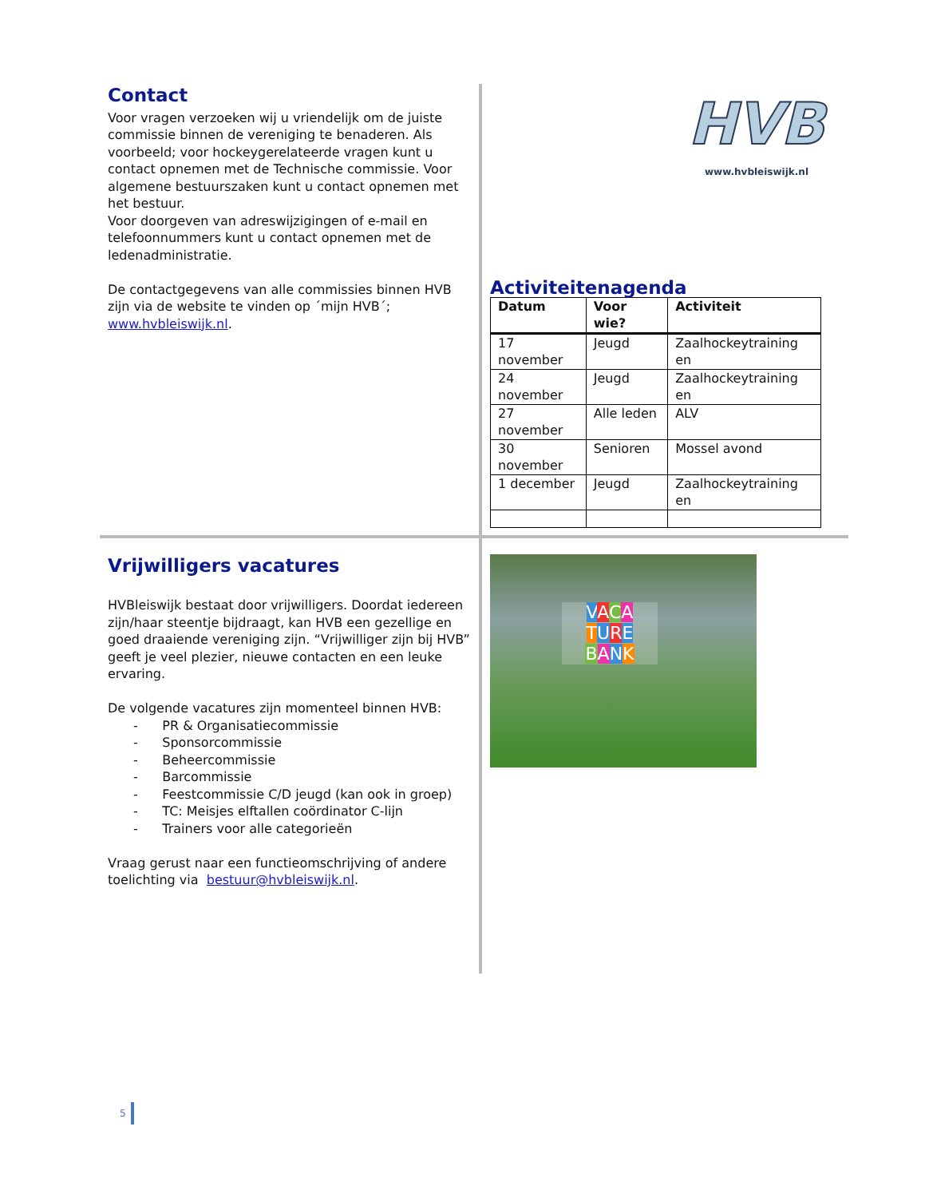Contact
Voor vragen verzoeken wij u vriendelijk om de juiste commissie binnen de vereniging te benaderen. Als voorbeeld; voor hockeygerelateerde vragen kunt u contact opnemen met de Technische commissie. Voor algemene bestuurszaken kunt u contact opnemen met het bestuur.
Voor doorgeven van adreswijzigingen of e-mail en telefoonnummers kunt u contact opnemen met de ledenadministratie.
De contactgegevens van alle commissies binnen HVB zijn via de website te vinden op ´mijn HVB´; www.hvbleiswijk.nl.
HVB
www.hvbleiswijk.nl
Activiteitenagenda
| Datum | Voor wie? | Activiteit |
| --- | --- | --- |
| 17 november | Jeugd | Zaalhockeytraining en |
| 24 november | Jeugd | Zaalhockeytraining en |
| 27 november | Alle leden | ALV |
| 30 november | Senioren | Mossel avond |
| 1 december | Jeugd | Zaalhockeytraining en |
Vrijwilligers vacatures
HVBleiswijk bestaat door vrijwilligers. Doordat iedereen zijn/haar steentje bijdraagt, kan HVB een gezellige en goed draaiende vereniging zijn. “Vrijwilliger zijn bij HVB” geeft je veel plezier, nieuwe contacten en een leuke ervaring.
De volgende vacatures zijn momenteel binnen HVB:
- PR & Organisatiecommissie
- Sponsorcommissie
- Beheercommissie
- Barcommissie
- Feestcommissie C/D jeugd (kan ook in groep)
- TC: Meisjes elftallen coördinator C-lijn
- Trainers voor alle categorieën
Vraag gerust naar een functieomschrijving of andere toelichting via bestuur@hvbleiswijk.nl.
VACA
TURE
BANK
5